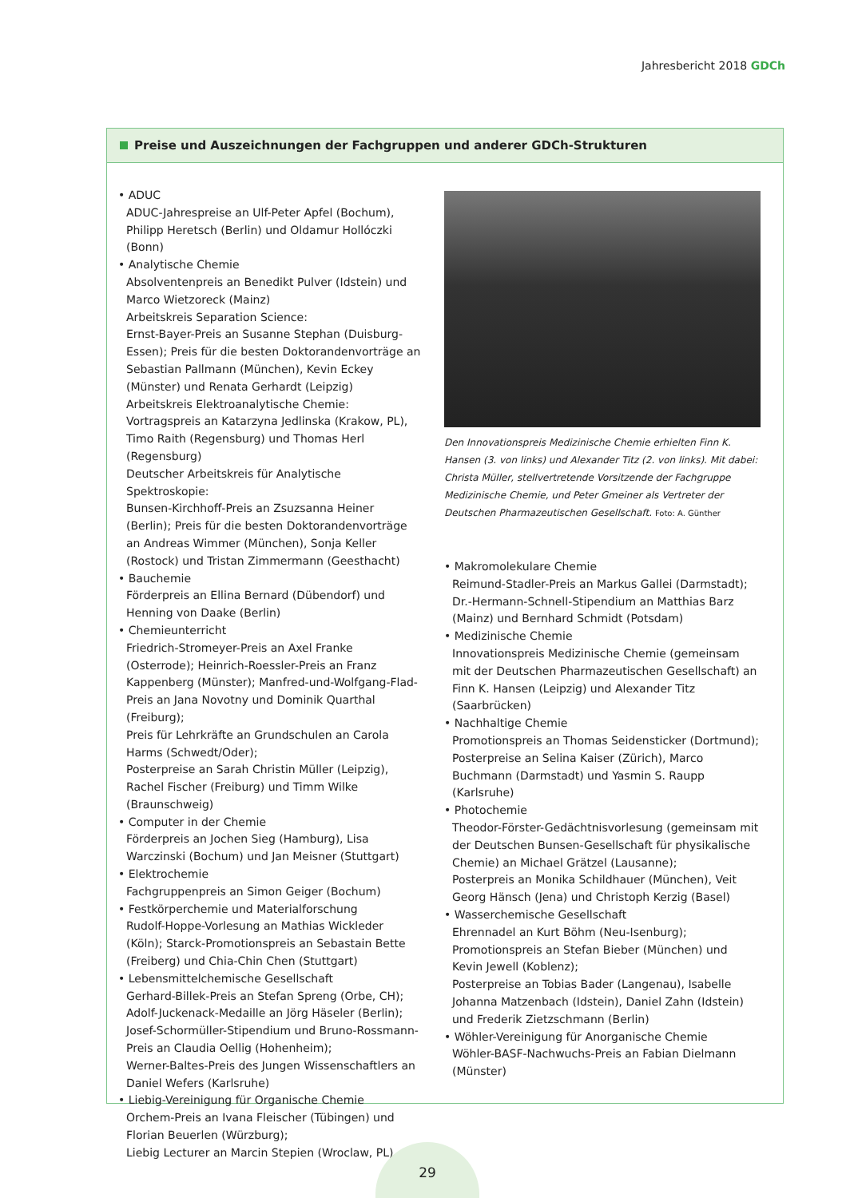Jahresbericht 2018 GDCh
Preise und Auszeichnungen der Fachgruppen und anderer GDCh-Strukturen
• ADUC
ADUC-Jahrespreise an Ulf-Peter Apfel (Bochum), Philipp Heretsch (Berlin) und Oldamur Hollóczki (Bonn)
• Analytische Chemie
Absolventenpreis an Benedikt Pulver (Idstein) und Marco Wietzoreck (Mainz)
Arbeitskreis Separation Science:
Ernst-Bayer-Preis an Susanne Stephan (Duisburg-Essen); Preis für die besten Doktorandenvorträge an Sebastian Pallmann (München), Kevin Eckey (Münster) und Renata Gerhardt (Leipzig)
Arbeitskreis Elektroanalytische Chemie:
Vortragspreis an Katarzyna Jedlinska (Krakow, PL), Timo Raith (Regensburg) und Thomas Herl (Regensburg)
Deutscher Arbeitskreis für Analytische Spektroskopie:
Bunsen-Kirchhoff-Preis an Zsuzsanna Heiner (Berlin); Preis für die besten Doktorandenvorträge an Andreas Wimmer (München), Sonja Keller (Rostock) und Tristan Zimmermann (Geesthacht)
• Bauchemie
Förderpreis an Ellina Bernard (Dübendorf) und Henning von Daake (Berlin)
• Chemieunterricht
Friedrich-Stromeyer-Preis an Axel Franke (Osterrode); Heinrich-Roessler-Preis an Franz Kappenberg (Münster); Manfred-und-Wolfgang-Flad-Preis an Jana Novotny und Dominik Quarthal (Freiburg);
Preis für Lehrkräfte an Grundschulen an Carola Harms (Schwedt/Oder);
Posterpreise an Sarah Christin Müller (Leipzig), Rachel Fischer (Freiburg) und Timm Wilke (Braunschweig)
• Computer in der Chemie
Förderpreis an Jochen Sieg (Hamburg), Lisa Warczinski (Bochum) und Jan Meisner (Stuttgart)
• Elektrochemie
Fachgruppenpreis an Simon Geiger (Bochum)
• Festkörperchemie und Materialforschung
Rudolf-Hoppe-Vorlesung an Mathias Wickleder (Köln); Starck-Promotionspreis an Sebastain Bette (Freiberg) und Chia-Chin Chen (Stuttgart)
• Lebensmittelchemische Gesellschaft
Gerhard-Billek-Preis an Stefan Spreng (Orbe, CH); Adolf-Juckenack-Medaille an Jörg Häseler (Berlin); Josef-Schormüller-Stipendium und Bruno-Rossmann-Preis an Claudia Oellig (Hohenheim);
Werner-Baltes-Preis des Jungen Wissenschaftlers an Daniel Wefers (Karlsruhe)
• Liebig-Vereinigung für Organische Chemie
Orchem-Preis an Ivana Fleischer (Tübingen) und Florian Beuerlen (Würzburg);
Liebig Lecturer an Marcin Stepien (Wroclaw, PL)
Den Innovationspreis Medizinische Chemie erhielten Finn K. Hansen (3. von links) und Alexander Titz (2. von links). Mit dabei: Christa Müller, stellvertretende Vorsitzende der Fachgruppe Medizinische Chemie, und Peter Gmeiner als Vertreter der Deutschen Pharmazeutischen Gesellschaft. Foto: A. Günther
• Makromolekulare Chemie
Reimund-Stadler-Preis an Markus Gallei (Darmstadt); Dr.-Hermann-Schnell-Stipendium an Matthias Barz (Mainz) und Bernhard Schmidt (Potsdam)
• Medizinische Chemie
Innovationspreis Medizinische Chemie (gemeinsam mit der Deutschen Pharmazeutischen Gesellschaft) an Finn K. Hansen (Leipzig) und Alexander Titz (Saarbrücken)
• Nachhaltige Chemie
Promotionspreis an Thomas Seidensticker (Dortmund); Posterpreise an Selina Kaiser (Zürich), Marco Buchmann (Darmstadt) und Yasmin S. Raupp (Karlsruhe)
• Photochemie
Theodor-Förster-Gedächtnisvorlesung (gemeinsam mit der Deutschen Bunsen-Gesellschaft für physikalische Chemie) an Michael Grätzel (Lausanne);
Posterpreis an Monika Schildhauer (München), Veit Georg Hänsch (Jena) und Christoph Kerzig (Basel)
• Wasserchemische Gesellschaft
Ehrennadel an Kurt Böhm (Neu-Isenburg);
Promotionspreis an Stefan Bieber (München) und Kevin Jewell (Koblenz);
Posterpreise an Tobias Bader (Langenau), Isabelle Johanna Matzenbach (Idstein), Daniel Zahn (Idstein) und Frederik Zietzschmann (Berlin)
• Wöhler-Vereinigung für Anorganische Chemie
Wöhler-BASF-Nachwuchs-Preis an Fabian Dielmann (Münster)
29